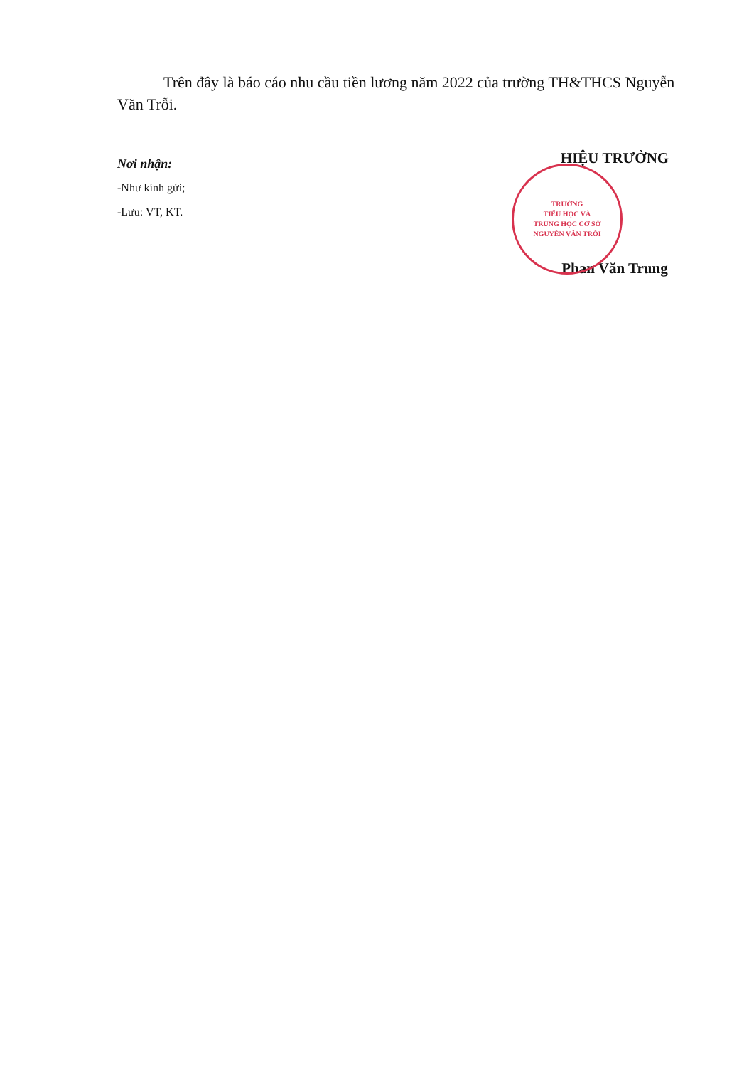Trên đây là báo cáo nhu cầu tiền lương năm 2022 của trường TH&THCS Nguyễn Văn Trỗi.
Nơi nhận:
-Như kính gửi;
-Lưu: VT, KT.
HIỆU TRƯỞNG
TRƯỜNG
TIỂU HỌC VÀ
TRUNG HỌC CƠ SỞ
NGUYỄN VĂN TRỖI
Phan Văn Trung